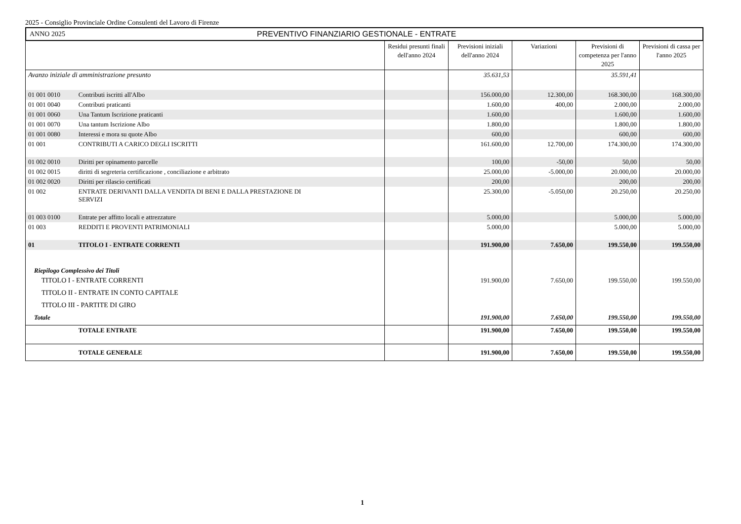2025 - Consiglio Provinciale Ordine Consulenti del Lavoro di Firenze
ANNO 2025 PREVENTIVO FINANZIARIO GESTIONALE - ENTRATE
| | | Residui presunti finali dell'anno 2024 | Previsioni iniziali dell'anno 2024 | Variazioni | Previsioni di competenza per l'anno 2025 | Previsioni di cassa per l'anno 2025 |
| --- | --- | --- | --- | --- | --- | --- |
| Avanzo iniziale di amministrazione presunto | | | 35.631,53 | | 35.591,41 | |
| 01 001 0010 | Contributi iscritti all'Albo | | 156.000,00 | 12.300,00 | 168.300,00 | 168.300,00 |
| 01 001 0040 | Contributi praticanti | | 1.600,00 | 400,00 | 2.000,00 | 2.000,00 |
| 01 001 0060 | Una Tantum Iscrizione praticanti | | 1.600,00 | | 1.600,00 | 1.600,00 |
| 01 001 0070 | Una tantum Iscrizione Albo | | 1.800,00 | | 1.800,00 | 1.800,00 |
| 01 001 0080 | Interessi e mora su quote Albo | | 600,00 | | 600,00 | 600,00 |
| 01 001 | CONTRIBUTI A CARICO DEGLI ISCRITTI | | 161.600,00 | 12.700,00 | 174.300,00 | 174.300,00 |
| 01 002 0010 | Diritti per opinamento parcelle | | 100,00 | -50,00 | 50,00 | 50,00 |
| 01 002 0015 | diritti di segreteria certificazione , conciliazione e arbitrato | | 25.000,00 | -5.000,00 | 20.000,00 | 20.000,00 |
| 01 002 0020 | Diritti per rilascio certificati | | 200,00 | | 200,00 | 200,00 |
| 01 002 | ENTRATE DERIVANTI DALLA VENDITA DI BENI E DALLA PRESTAZIONE DI SERVIZI | | 25.300,00 | -5.050,00 | 20.250,00 | 20.250,00 |
| 01 003 0100 | Entrate per affitto locali e attrezzature | | 5.000,00 | | 5.000,00 | 5.000,00 |
| 01 003 | REDDITI E PROVENTI PATRIMONIALI | | 5.000,00 | | 5.000,00 | 5.000,00 |
| 01 | TITOLO I - ENTRATE CORRENTI | | 191.900,00 | 7.650,00 | 199.550,00 | 199.550,00 |
| Riepilogo Complessivo dei Titoli | | | | | | |
| TITOLO I - ENTRATE CORRENTI | | | 191.900,00 | 7.650,00 | 199.550,00 | 199.550,00 |
| TITOLO II - ENTRATE IN CONTO CAPITALE | | | | | | |
| TITOLO III - PARTITE DI GIRO | | | | | | |
| Totale | | | 191.900,00 | 7.650,00 | 199.550,00 | 199.550,00 |
| | TOTALE ENTRATE | | 191.900,00 | 7.650,00 | 199.550,00 | 199.550,00 |
| | TOTALE GENERALE | | 191.900,00 | 7.650,00 | 199.550,00 | 199.550,00 |
1